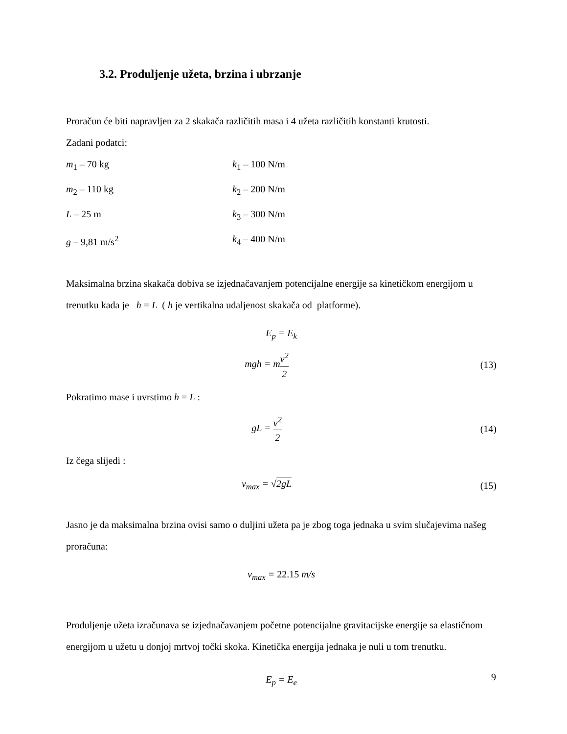3.2. Produljenje užeta, brzina i ubrzanje
Proračun će biti napravljen za 2 skakača različitih masa i 4 užeta različitih konstanti krutosti.
Zadani podatci:
m<sub>1</sub> – 70 kg k<sub>1</sub> – 100 N/m
m<sub>2</sub> – 110 kg k<sub>2</sub> – 200 N/m
L – 25 m k<sub>3</sub> – 300 N/m
g – 9,81 m/s<sup>2</sup> k<sub>4</sub> – 400 N/m
Maksimalna brzina skakača dobiva se izjednačavanjem potencijalne energije sa kinetičkom energijom u trenutku kada je h = L ( h je vertikalna udaljenost skakača od platforme).
E<sub>p</sub> = E<sub>k</sub>
mgh = mv<sup>2</sup> 2 (13)
Pokratimo mase i uvrstimo h = L :
gL = v<sup>2</sup> 2 (14)
Iz čega slijedi :
v<sub>max</sub> = √2gL (15)
Jasno je da maksimalna brzina ovisi samo o duljini užeta pa je zbog toga jednaka u svim slučajevima našeg proračuna:
v<sub>max</sub> = 22.15 m/s
Produljenje užeta izračunava se izjednačavanjem početne potencijalne gravitacijske energije sa elastičnom energijom u užetu u donjoj mrtvoj točki skoka. Kinetička energija jednaka je nuli u tom trenutku.
E<sub>p</sub> = E<sub>e</sub>
9